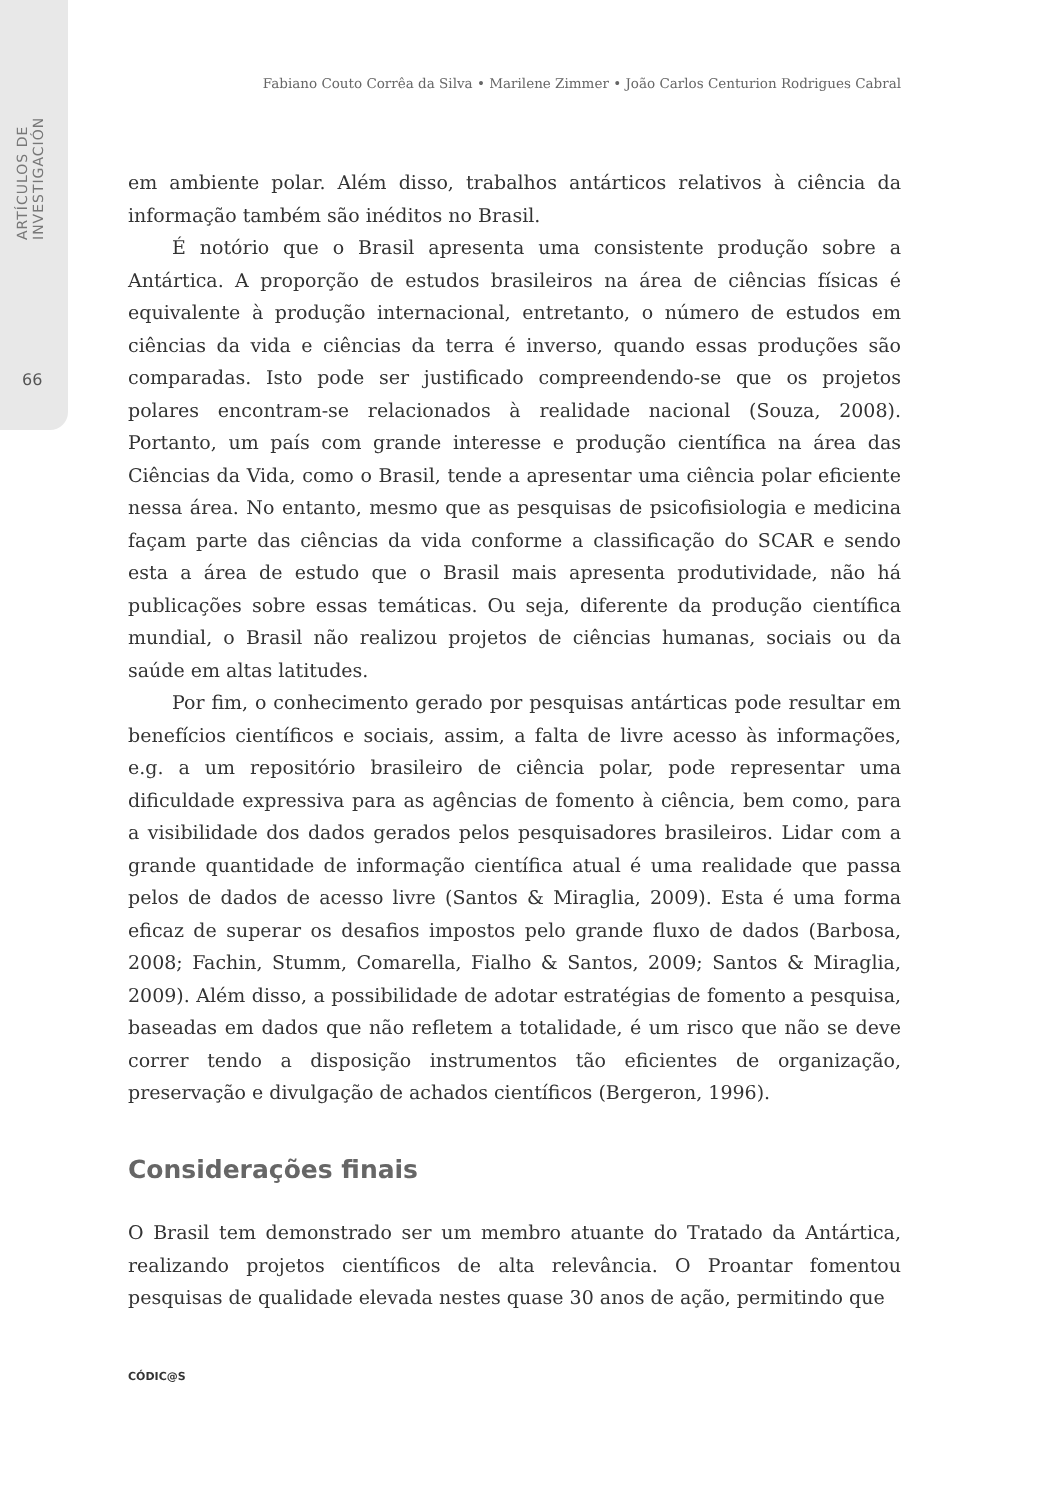ARTÍCULOS DE INVESTIGACIÓN
66
Fabiano Couto Corrêa da Silva • Marilene Zimmer • João Carlos Centurion Rodrigues Cabral
em ambiente polar. Além disso, trabalhos antárticos relativos à ciência da informação também são inéditos no Brasil.
É notório que o Brasil apresenta uma consistente produção sobre a Antártica. A proporção de estudos brasileiros na área de ciências físicas é equivalente à produção internacional, entretanto, o número de estudos em ciências da vida e ciências da terra é inverso, quando essas produções são comparadas. Isto pode ser justificado compreendendo-se que os projetos polares encontram-se relacionados à realidade nacional (Souza, 2008). Portanto, um país com grande interesse e produção científica na área das Ciências da Vida, como o Brasil, tende a apresentar uma ciência polar eficiente nessa área. No entanto, mesmo que as pesquisas de psicofisiologia e medicina façam parte das ciências da vida conforme a classificação do SCAR e sendo esta a área de estudo que o Brasil mais apresenta produtividade, não há publicações sobre essas temáticas. Ou seja, diferente da produção científica mundial, o Brasil não realizou projetos de ciências humanas, sociais ou da saúde em altas latitudes.
Por fim, o conhecimento gerado por pesquisas antárticas pode resultar em benefícios científicos e sociais, assim, a falta de livre acesso às informações, e.g. a um repositório brasileiro de ciência polar, pode representar uma dificuldade expressiva para as agências de fomento à ciência, bem como, para a visibilidade dos dados gerados pelos pesquisadores brasileiros. Lidar com a grande quantidade de informação científica atual é uma realidade que passa pelos de dados de acesso livre (Santos & Miraglia, 2009). Esta é uma forma eficaz de superar os desafios impostos pelo grande fluxo de dados (Barbosa, 2008; Fachin, Stumm, Comarella, Fialho & Santos, 2009; Santos & Miraglia, 2009). Além disso, a possibilidade de adotar estratégias de fomento a pesquisa, baseadas em dados que não refletem a totalidade, é um risco que não se deve correr tendo a disposição instrumentos tão eficientes de organização, preservação e divulgação de achados científicos (Bergeron, 1996).
Considerações finais
O Brasil tem demonstrado ser um membro atuante do Tratado da Antártica, realizando projetos científicos de alta relevância. O Proantar fomentou pesquisas de qualidade elevada nestes quase 30 anos de ação, permitindo que
CÓDIC@S